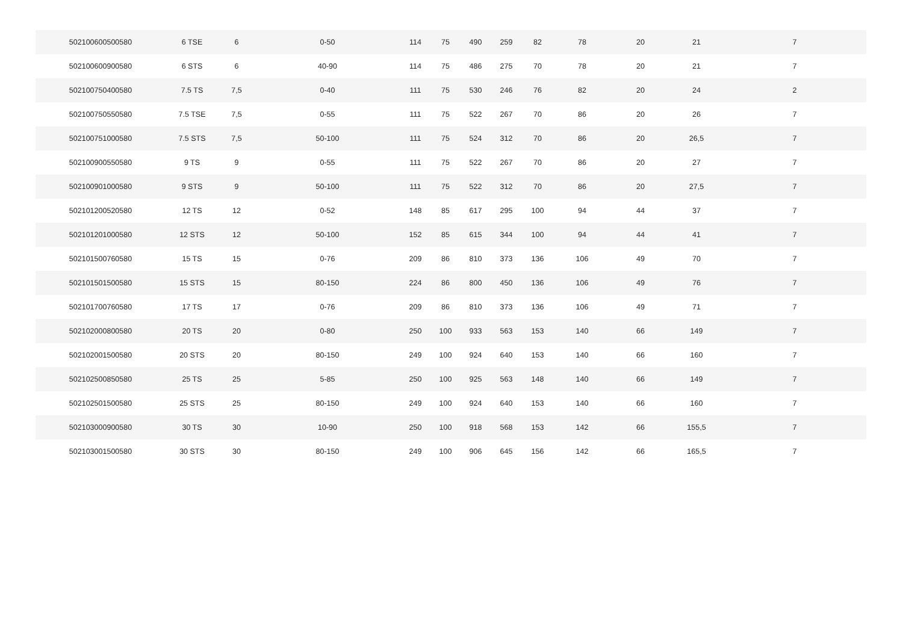| 502100600500580 | 6 TSE | 6 | 0-50 | 114 | 75 | 490 | 259 | 82 | 78 | 20 | 21 | 7 |
| 502100600900580 | 6 STS | 6 | 40-90 | 114 | 75 | 486 | 275 | 70 | 78 | 20 | 21 | 7 |
| 502100750400580 | 7.5 TS | 7,5 | 0-40 | 111 | 75 | 530 | 246 | 76 | 82 | 20 | 24 | 2 |
| 502100750550580 | 7.5 TSE | 7,5 | 0-55 | 111 | 75 | 522 | 267 | 70 | 86 | 20 | 26 | 7 |
| 502100751000580 | 7.5 STS | 7,5 | 50-100 | 111 | 75 | 524 | 312 | 70 | 86 | 20 | 26,5 | 7 |
| 502100900550580 | 9 TS | 9 | 0-55 | 111 | 75 | 522 | 267 | 70 | 86 | 20 | 27 | 7 |
| 502100901000580 | 9 STS | 9 | 50-100 | 111 | 75 | 522 | 312 | 70 | 86 | 20 | 27,5 | 7 |
| 502101200520580 | 12 TS | 12 | 0-52 | 148 | 85 | 617 | 295 | 100 | 94 | 44 | 37 | 7 |
| 502101201000580 | 12 STS | 12 | 50-100 | 152 | 85 | 615 | 344 | 100 | 94 | 44 | 41 | 7 |
| 502101500760580 | 15 TS | 15 | 0-76 | 209 | 86 | 810 | 373 | 136 | 106 | 49 | 70 | 7 |
| 502101501500580 | 15 STS | 15 | 80-150 | 224 | 86 | 800 | 450 | 136 | 106 | 49 | 76 | 7 |
| 502101700760580 | 17 TS | 17 | 0-76 | 209 | 86 | 810 | 373 | 136 | 106 | 49 | 71 | 7 |
| 502102000800580 | 20 TS | 20 | 0-80 | 250 | 100 | 933 | 563 | 153 | 140 | 66 | 149 | 7 |
| 502102001500580 | 20 STS | 20 | 80-150 | 249 | 100 | 924 | 640 | 153 | 140 | 66 | 160 | 7 |
| 502102500850580 | 25 TS | 25 | 5-85 | 250 | 100 | 925 | 563 | 148 | 140 | 66 | 149 | 7 |
| 502102501500580 | 25 STS | 25 | 80-150 | 249 | 100 | 924 | 640 | 153 | 140 | 66 | 160 | 7 |
| 502103000900580 | 30 TS | 30 | 10-90 | 250 | 100 | 918 | 568 | 153 | 142 | 66 | 155,5 | 7 |
| 502103001500580 | 30 STS | 30 | 80-150 | 249 | 100 | 906 | 645 | 156 | 142 | 66 | 165,5 | 7 |